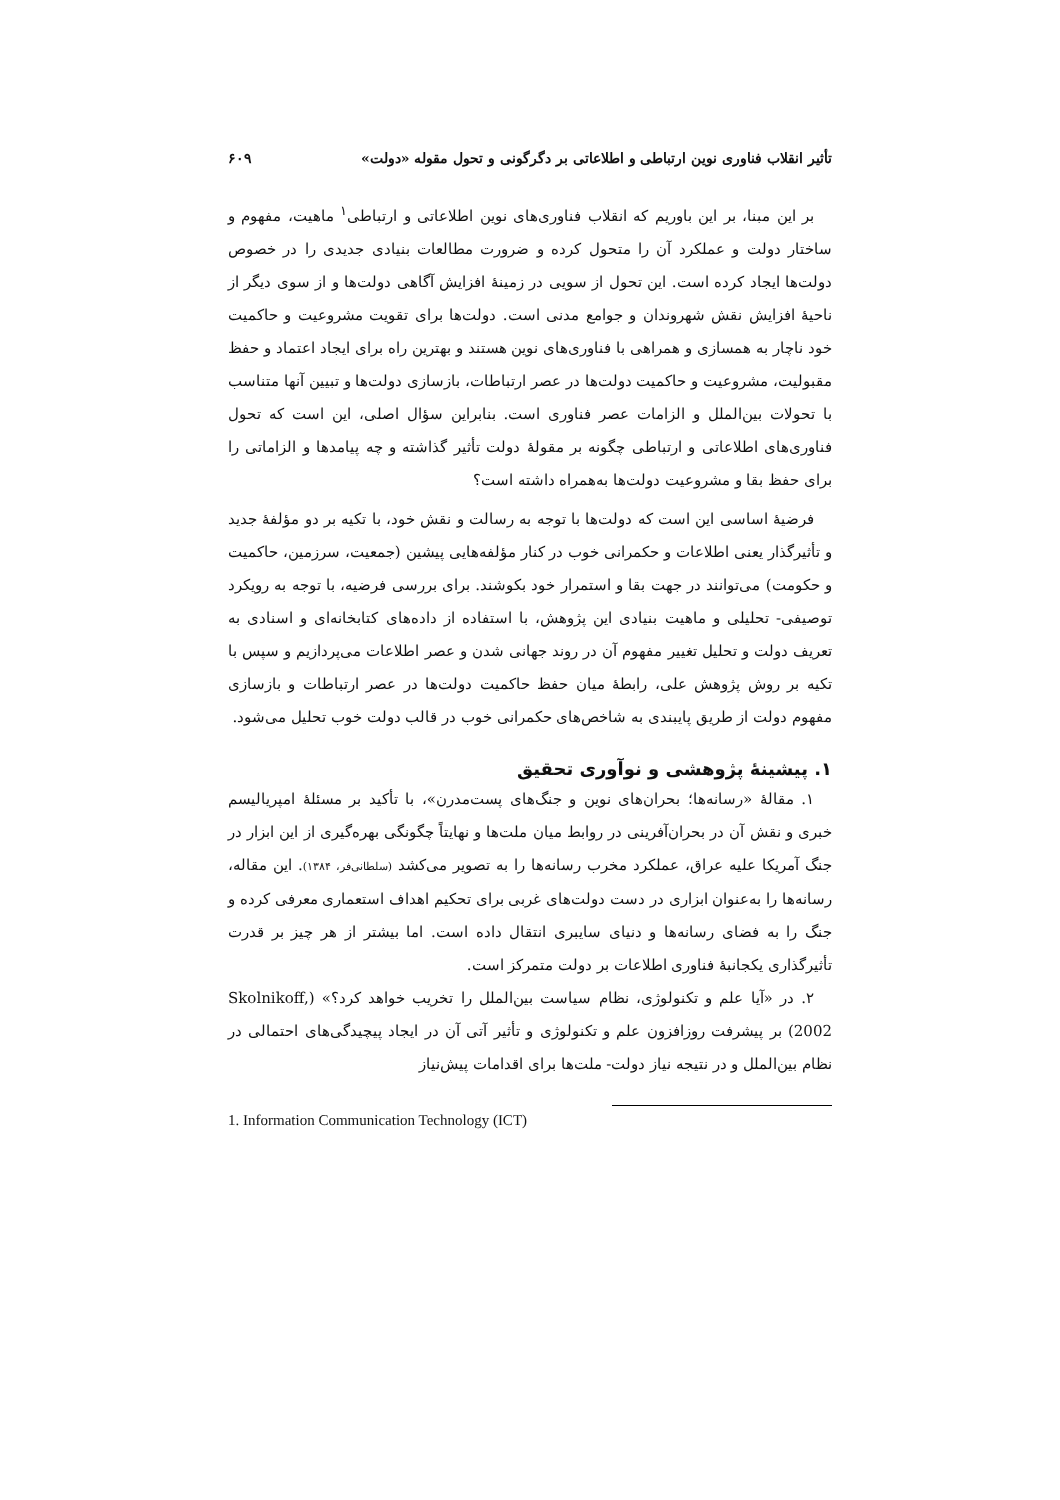تأثیر انقلاب فناوری نوین ارتباطی و اطلاعاتی بر دگرگونی و تحول مقوله «دولت» ۶۰۹
بر این مبنا، بر این باوریم که انقلاب فناوری‌های نوین اطلاعاتی و ارتباطی<sup>۱</sup> ماهیت، مفهوم و ساختار دولت و عملکرد آن را متحول کرده و ضرورت مطالعات بنیادی جدیدی را در خصوص دولت‌ها ایجاد کرده است. این تحول از سویی در زمینهٔ افزایش آگاهی دولت‌ها و از سوی دیگر از ناحیهٔ افزایش نقش شهروندان و جوامع مدنی است. دولت‌ها برای تقویت مشروعیت و حاکمیت خود ناچار به همسازی و همراهی با فناوری‌های نوین هستند و بهترین راه برای ایجاد اعتماد و حفظ مقبولیت، مشروعیت و حاکمیت دولت‌ها در عصر ارتباطات، بازسازی دولت‌ها و تبیین آنها متناسب با تحولات بین‌الملل و الزامات عصر فناوری است. بنابراین سؤال اصلی، این است که تحول فناوری‌های اطلاعاتی و ارتباطی چگونه بر مقولهٔ دولت تأثیر گذاشته و چه پیامدها و الزاماتی را برای حفظ بقا و مشروعیت دولت‌ها به‌همراه داشته است؟
فرضیهٔ اساسی این است که دولت‌ها با توجه به رسالت و نقش خود، با تکیه بر دو مؤلفهٔ جدید و تأثیرگذار یعنی اطلاعات و حکمرانی خوب در کنار مؤلفه‌هایی پیشین (جمعیت، سرزمین، حاکمیت و حکومت) می‌توانند در جهت بقا و استمرار خود بکوشند. برای بررسی فرضیه، با توجه به رویکرد توصیفی- تحلیلی و ماهیت بنیادی این پژوهش، با استفاده از داده‌های کتابخانه‌ای و اسنادی به تعریف دولت و تحلیل تغییر مفهوم آن در روند جهانی شدن و عصر اطلاعات می‌پردازیم و سپس با تکیه بر روش پژوهش علی، رابطهٔ میان حفظ حاکمیت دولت‌ها در عصر ارتباطات و بازسازی مفهوم دولت از طریق پایبندی به شاخص‌های حکمرانی خوب در قالب دولت خوب تحلیل می‌شود.
۱. پیشینهٔ پژوهشی و نوآوری تحقیق
۱. مقالهٔ «رسانه‌ها؛ بحران‌های نوین و جنگ‌های پست‌مدرن»، با تأکید بر مسئلهٔ امپریالیسم خبری و نقش آن در بحران‌آفرینی در روابط میان ملت‌ها و نهایتاً چگونگی بهره‌گیری از این ابزار در جنگ آمریکا علیه عراق، عملکرد مخرب رسانه‌ها را به تصویر می‌کشد (سلطانی‌فر، ۱۳۸۴). این مقاله، رسانه‌ها را به‌عنوان ابزاری در دست دولت‌های غربی برای تحکیم اهداف استعماری معرفی کرده و جنگ را به فضای رسانه‌ها و دنیای سایبری انتقال داده است. اما بیشتر از هر چیز بر قدرت تأثیرگذاری یکجانبهٔ فناوری اطلاعات بر دولت متمرکز است.
۲. در «آیا علم و تکنولوژی، نظام سیاست بین‌الملل را تخریب خواهد کرد؟» (Skolnikoff, 2002) بر پیشرفت روزافزون علم و تکنولوژی و تأثیر آتی آن در ایجاد پیچیدگی‌های احتمالی در نظام بین‌الملل و در نتیجه نیاز دولت- ملت‌ها برای اقدامات پیش‌نیاز
1. Information Communication Technology (ICT)